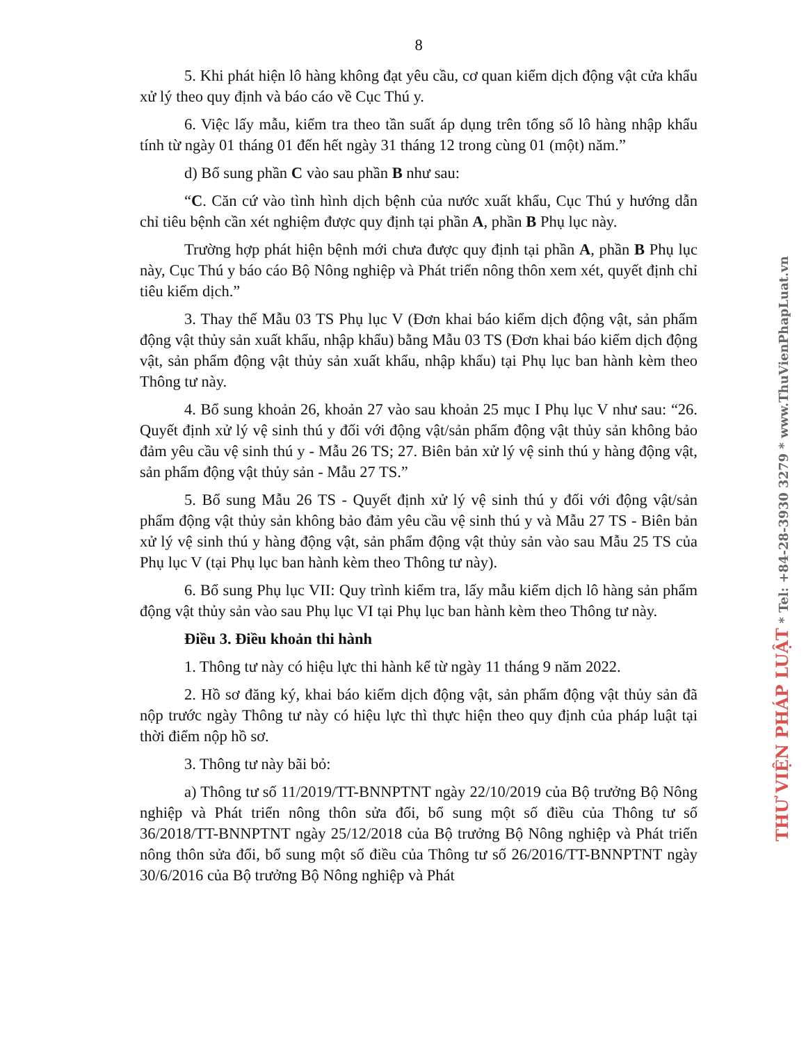8
5. Khi phát hiện lô hàng không đạt yêu cầu, cơ quan kiểm dịch động vật cửa khẩu xử lý theo quy định và báo cáo về Cục Thú y.
6. Việc lấy mẫu, kiểm tra theo tần suất áp dụng trên tổng số lô hàng nhập khẩu tính từ ngày 01 tháng 01 đến hết ngày 31 tháng 12 trong cùng 01 (một) năm.”
d) Bổ sung phần C vào sau phần B như sau:
“C. Căn cứ vào tình hình dịch bệnh của nước xuất khẩu, Cục Thú y hướng dẫn chỉ tiêu bệnh cần xét nghiệm được quy định tại phần A, phần B Phụ lục này.
Trường hợp phát hiện bệnh mới chưa được quy định tại phần A, phần B Phụ lục này, Cục Thú y báo cáo Bộ Nông nghiệp và Phát triển nông thôn xem xét, quyết định chỉ tiêu kiểm dịch.”
3. Thay thế Mẫu 03 TS Phụ lục V (Đơn khai báo kiểm dịch động vật, sản phẩm động vật thủy sản xuất khẩu, nhập khẩu) bằng Mẫu 03 TS (Đơn khai báo kiểm dịch động vật, sản phẩm động vật thủy sản xuất khẩu, nhập khẩu) tại Phụ lục ban hành kèm theo Thông tư này.
4. Bổ sung khoản 26, khoản 27 vào sau khoản 25 mục I Phụ lục V như sau: “26. Quyết định xử lý vệ sinh thú y đối với động vật/sản phẩm động vật thủy sản không bảo đảm yêu cầu vệ sinh thú y - Mẫu 26 TS; 27. Biên bản xử lý vệ sinh thú y hàng động vật, sản phẩm động vật thủy sản - Mẫu 27 TS.”
5. Bổ sung Mẫu 26 TS - Quyết định xử lý vệ sinh thú y đối với động vật/sản phẩm động vật thủy sản không bảo đảm yêu cầu vệ sinh thú y và Mẫu 27 TS - Biên bản xử lý vệ sinh thú y hàng động vật, sản phẩm động vật thủy sản vào sau Mẫu 25 TS của Phụ lục V (tại Phụ lục ban hành kèm theo Thông tư này).
6. Bổ sung Phụ lục VII: Quy trình kiểm tra, lấy mẫu kiểm dịch lô hàng sản phẩm động vật thủy sản vào sau Phụ lục VI tại Phụ lục ban hành kèm theo Thông tư này.
Điều 3. Điều khoản thi hành
1. Thông tư này có hiệu lực thi hành kể từ ngày 11 tháng 9 năm 2022.
2. Hồ sơ đăng ký, khai báo kiểm dịch động vật, sản phẩm động vật thủy sản đã nộp trước ngày Thông tư này có hiệu lực thì thực hiện theo quy định của pháp luật tại thời điểm nộp hồ sơ.
3. Thông tư này bãi bỏ:
a) Thông tư số 11/2019/TT-BNNPTNT ngày 22/10/2019 của Bộ trưởng Bộ Nông nghiệp và Phát triển nông thôn sửa đổi, bổ sung một số điều của Thông tư số 36/2018/TT-BNNPTNT ngày 25/12/2018 của Bộ trưởng Bộ Nông nghiệp và Phát triển nông thôn sửa đổi, bổ sung một số điều của Thông tư số 26/2016/TT-BNNPTNT ngày 30/6/2016 của Bộ trưởng Bộ Nông nghiệp và Phát
THƯ VIỆN PHÁP LUẬT * Tel: +84-28-3930 3279 * www.ThuVienPhapLuat.vn